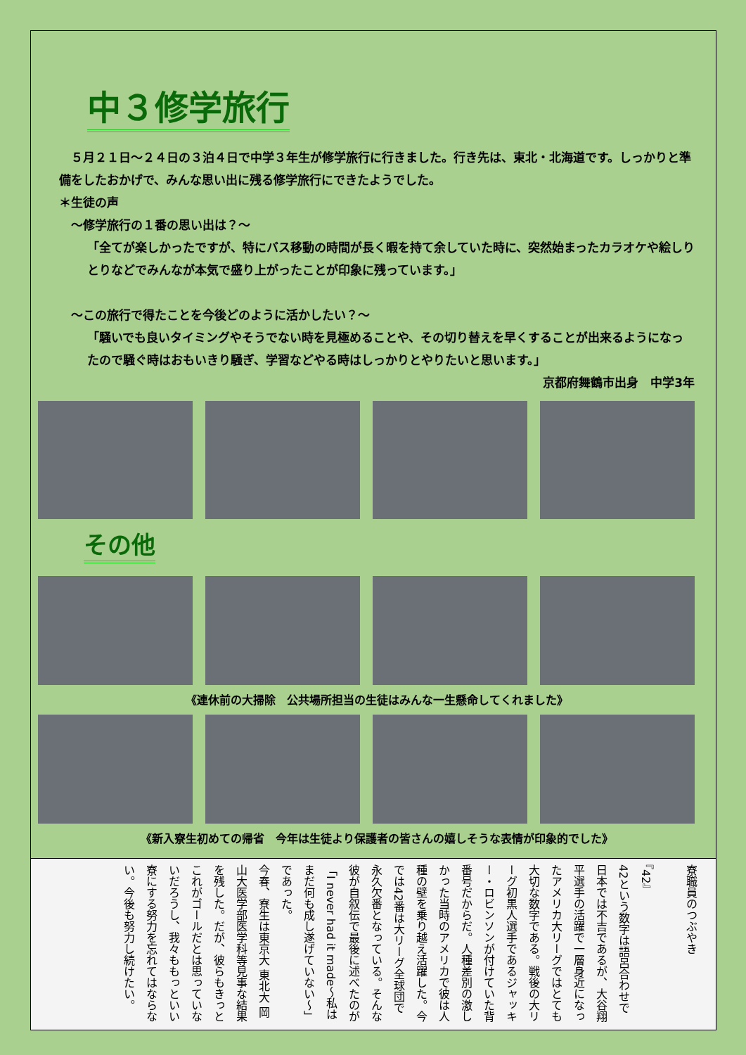中３修学旅行
　５月２１日～２４日の３泊４日で中学３年生が修学旅行に行きました。行き先は、東北・北海道です。しっかりと準備をしたおかげで、みんな思い出に残る修学旅行にできたようでした。
＊生徒の声
　～修学旅行の１番の思い出は？～
「全てが楽しかったですが、特にバス移動の時間が長く暇を持て余していた時に、突然始まったカラオケや絵しりとりなどでみんなが本気で盛り上がったことが印象に残っています。」
　～この旅行で得たことを今後どのように活かしたい？～
「騒いでも良いタイミングやそうでない時を見極めることや、その切り替えを早くすることが出来るようになったので騒ぐ時はおもいきり騒ぎ、学習などやる時はしっかりとやりたいと思います。」
京都府舞鶴市出身　中学3年
その他
《連休前の大掃除　公共場所担当の生徒はみんな一生懸命してくれました》
《新入寮生初めての帰省　今年は生徒より保護者の皆さんの嬉しそうな表情が印象的でした》
寮職員のつぶやき
『42』
42という数字は語呂合わせで日本では不吉であるが、大谷翔平選手の活躍で一層身近になったアメリカ大リーグではとても大切な数字である。戦後の大リーグ初黒人選手であるジャッキー・ロビンソンが付けていた背番号だからだ。人種差別の激しかった当時のアメリカで彼は人種の壁を乗り越え活躍した。今では42番は大リーグ全球団で永久欠番となっている。そんな彼が自叙伝で最後に述べたのが「I never had it made～私はまだ何も成し遂げていない～」であった。
今春、寮生は東京大 東北大 岡山大医学部医学科等見事な結果を残した。だが、彼らもきっとこれがゴールだとは思っていないだろうし、我々ももっといい寮にする努力を忘れてはならない。今後も努力し続けたい。